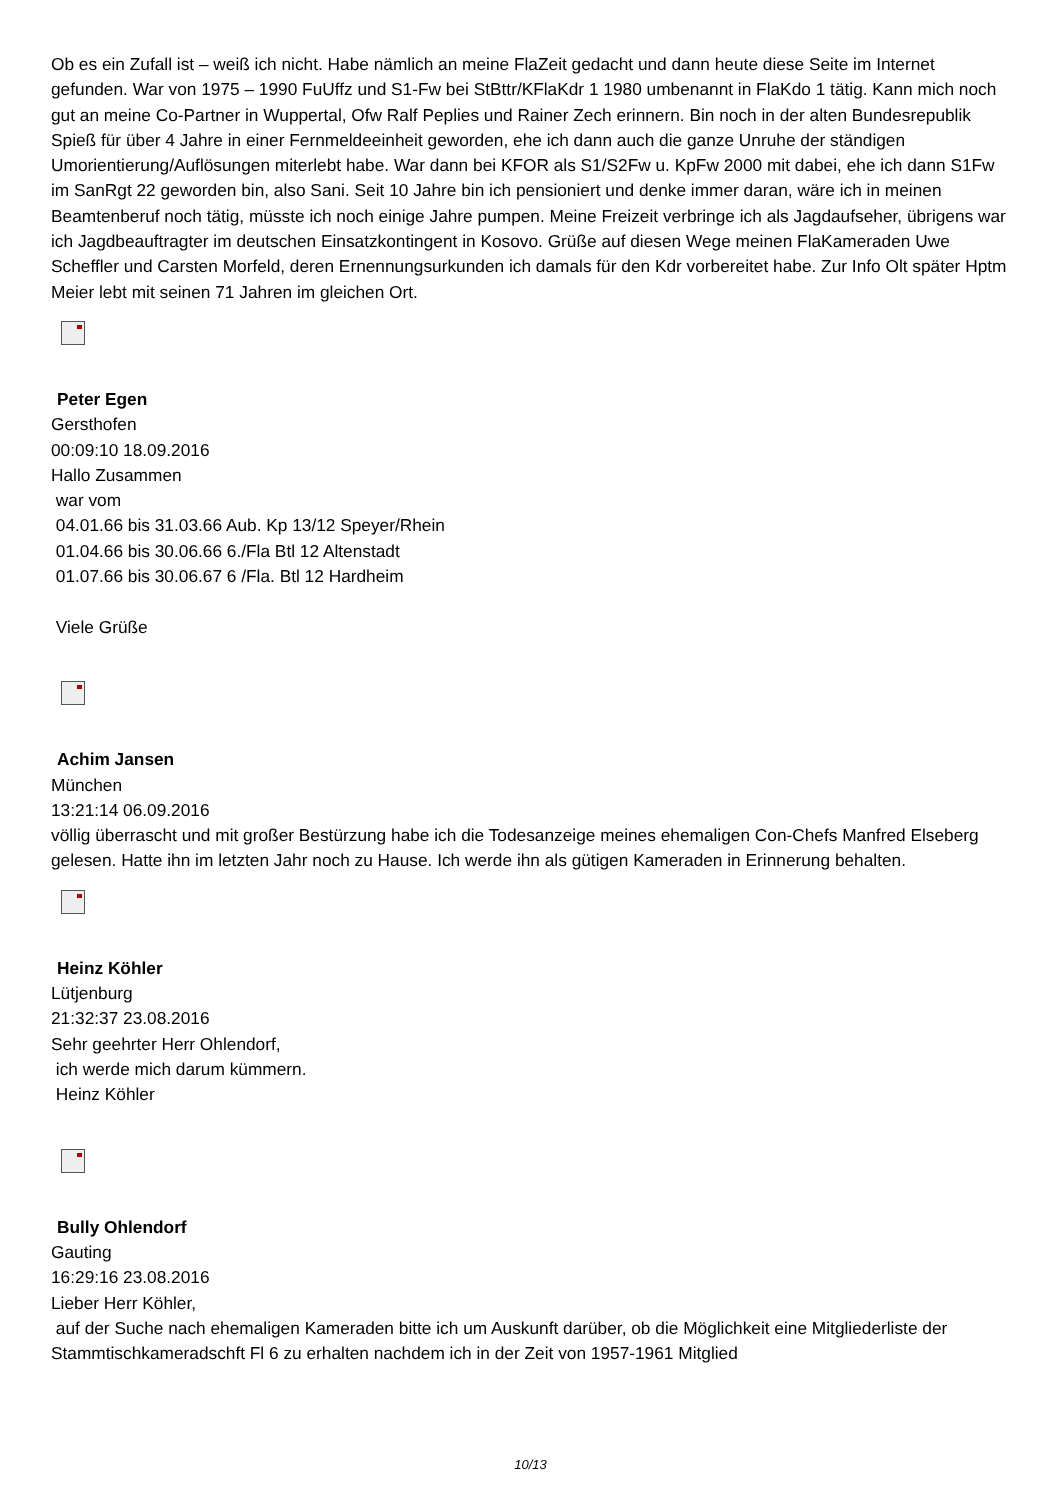Ob es ein Zufall ist – weiß ich nicht. Habe nämlich an meine FlaZeit gedacht und dann heute diese Seite im Internet gefunden. War von 1975 – 1990 FuUffz und S1-Fw bei StBttr/KFlaKdr 1 1980 umbenannt in FlaKdo 1 tätig. Kann mich noch gut an meine Co-Partner in Wuppertal, Ofw Ralf Peplies und Rainer Zech erinnern. Bin noch in der alten Bundesrepublik Spieß für über 4 Jahre in einer Fernmeldeeinheit geworden, ehe ich dann auch die ganze Unruhe der ständigen Umorientierung/Auflösungen miterlebt habe. War dann bei KFOR als S1/S2Fw u. KpFw 2000 mit dabei, ehe ich dann S1Fw im SanRgt 22 geworden bin, also Sani. Seit 10 Jahre bin ich pensioniert und denke immer daran, wäre ich in meinen Beamtenberuf noch tätig, müsste ich noch einige Jahre pumpen. Meine Freizeit verbringe ich als Jagdaufseher, übrigens war ich Jagdbeauftragter im deutschen Einsatzkontingent in Kosovo. Grüße auf diesen Wege meinen FlaKameraden Uwe Scheffler und Carsten Morfeld, deren Ernennungsurkunden ich damals für den Kdr vorbereitet habe. Zur Info Olt später Hptm Meier lebt mit seinen 71 Jahren im gleichen Ort.
Peter Egen
Gersthofen
00:09:10 18.09.2016
Hallo Zusammen
war vom
04.01.66 bis 31.03.66 Aub. Kp 13/12 Speyer/Rhein
01.04.66 bis 30.06.66 6./Fla Btl 12 Altenstadt
01.07.66 bis 30.06.67 6 /Fla. Btl 12 Hardheim
Viele Grüße
Achim Jansen
München
13:21:14 06.09.2016
völlig überrascht und mit großer Bestürzung habe ich die Todesanzeige meines ehemaligen Con-Chefs Manfred Elseberg gelesen. Hatte ihn im letzten Jahr noch zu Hause. Ich werde ihn als gütigen Kameraden in Erinnerung behalten.
Heinz Köhler
Lütjenburg
21:32:37 23.08.2016
Sehr geehrter Herr Ohlendorf,
ich werde mich darum kümmern.
Heinz Köhler
Bully Ohlendorf
Gauting
16:29:16 23.08.2016
Lieber Herr Köhler,
auf der Suche nach ehemaligen Kameraden bitte ich um Auskunft darüber, ob die Möglichkeit eine Mitgliederliste der Stammtischkameradschft Fl 6 zu erhalten nachdem ich in der Zeit von 1957-1961 Mitglied
10/13